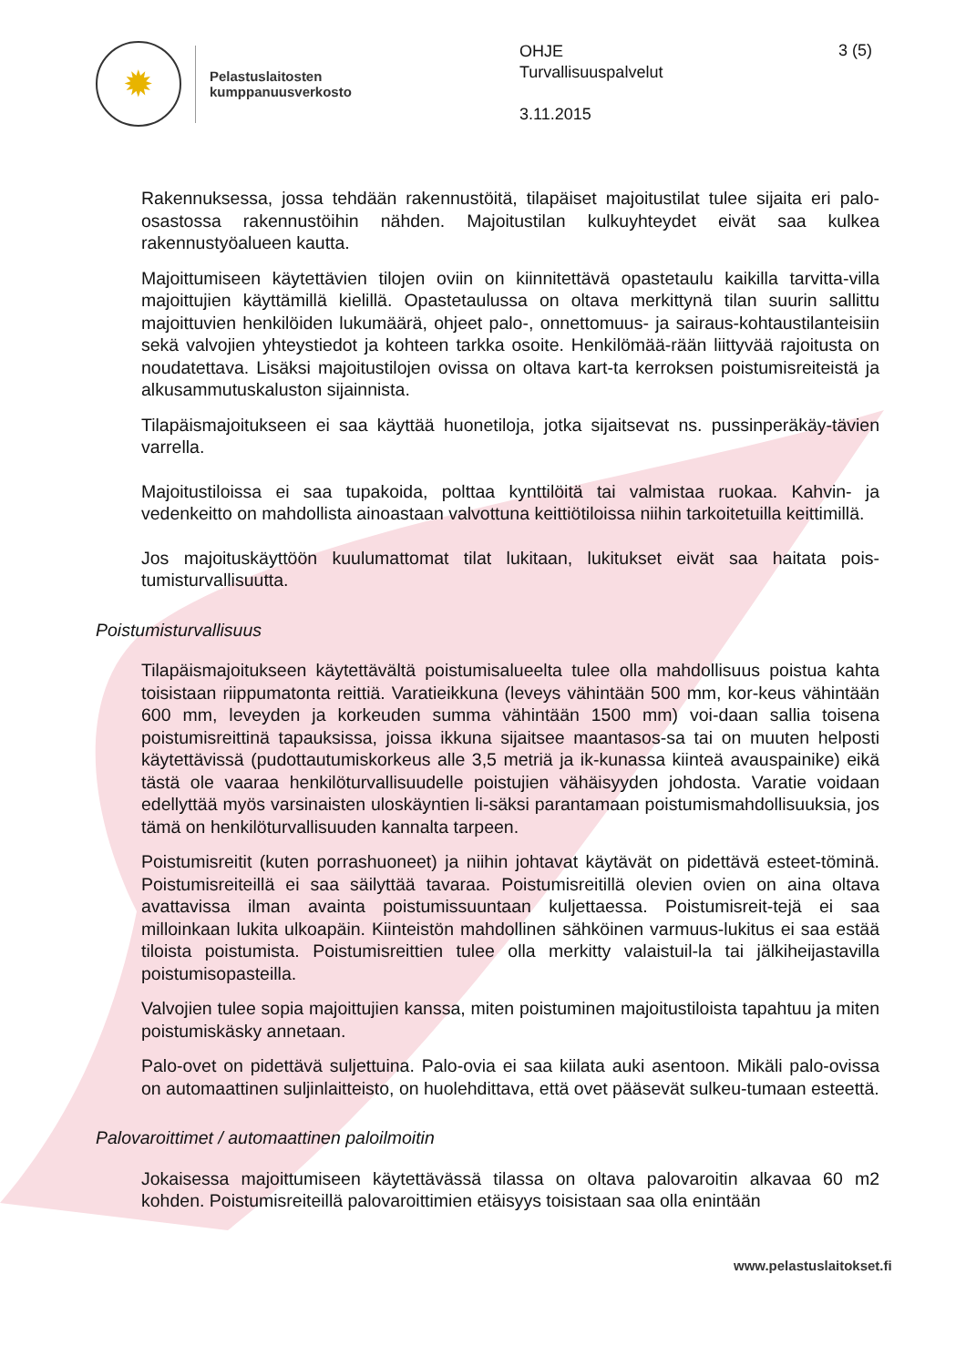✹
Pelastuslaitosten
kumppanuusverkosto
OHJE
Turvallisuuspalvelut
3.11.2015
3 (5)
Rakennuksessa, jossa tehdään rakennustöitä, tilapäiset majoitustilat tulee sijaita eri palo-osastossa rakennustöihin nähden. Majoitustilan kulkuyhteydet eivät saa kulkea rakennustyöalueen kautta.
Majoittumiseen käytettävien tilojen oviin on kiinnitettävä opastetaulu kaikilla tarvitta-villa majoittujien käyttämillä kielillä. Opastetaulussa on oltava merkittynä tilan suurin sallittu majoittuvien henkilöiden lukumäärä, ohjeet palo-, onnettomuus- ja sairaus-kohtaustilanteisiin sekä valvojien yhteystiedot ja kohteen tarkka osoite. Henkilömää-rään liittyvää rajoitusta on noudatettava. Lisäksi majoitustilojen ovissa on oltava kart-ta kerroksen poistumisreiteistä ja alkusammutuskaluston sijainnista.
Tilapäismajoitukseen ei saa käyttää huonetiloja, jotka sijaitsevat ns. pussinperäkäy-tävien varrella.
Majoitustiloissa ei saa tupakoida, polttaa kynttilöitä tai valmistaa ruokaa. Kahvin- ja vedenkeitto on mahdollista ainoastaan valvottuna keittiötiloissa niihin tarkoitetuilla keittimillä.
Jos majoituskäyttöön kuulumattomat tilat lukitaan, lukitukset eivät saa haitata pois-tumisturvallisuutta.
Poistumisturvallisuus
Tilapäismajoitukseen käytettävältä poistumisalueelta tulee olla mahdollisuus poistua kahta toisistaan riippumatonta reittiä. Varatieikkuna (leveys vähintään 500 mm, kor-keus vähintään 600 mm, leveyden ja korkeuden summa vähintään 1500 mm) voi-daan sallia toisena poistumisreittinä tapauksissa, joissa ikkuna sijaitsee maantasos-sa tai on muuten helposti käytettävissä (pudottautumiskorkeus alle 3,5 metriä ja ik-kunassa kiinteä avauspainike) eikä tästä ole vaaraa henkilöturvallisuudelle poistujien vähäisyyden johdosta. Varatie voidaan edellyttää myös varsinaisten uloskäyntien li-säksi parantamaan poistumismahdollisuuksia, jos tämä on henkilöturvallisuuden kannalta tarpeen.
Poistumisreitit (kuten porrashuoneet) ja niihin johtavat käytävät on pidettävä esteet-töminä. Poistumisreiteillä ei saa säilyttää tavaraa. Poistumisreitillä olevien ovien on aina oltava avattavissa ilman avainta poistumissuuntaan kuljettaessa. Poistumisreit-tejä ei saa milloinkaan lukita ulkoapäin. Kiinteistön mahdollinen sähköinen varmuus-lukitus ei saa estää tiloista poistumista. Poistumisreittien tulee olla merkitty valaistuil-la tai jälkiheijastavilla poistumisopasteilla.
Valvojien tulee sopia majoittujien kanssa, miten poistuminen majoitustiloista tapahtuu ja miten poistumiskäsky annetaan.
Palo-ovet on pidettävä suljettuina. Palo-ovia ei saa kiilata auki asentoon. Mikäli palo-ovissa on automaattinen suljinlaitteisto, on huolehdittava, että ovet pääsevät sulkeu-tumaan esteettä.
Palovaroittimet / automaattinen paloilmoitin
Jokaisessa majoittumiseen käytettävässä tilassa on oltava palovaroitin alkavaa 60 m2 kohden. Poistumisreiteillä palovaroittimien etäisyys toisistaan saa olla enintään
www.pelastuslaitokset.fi